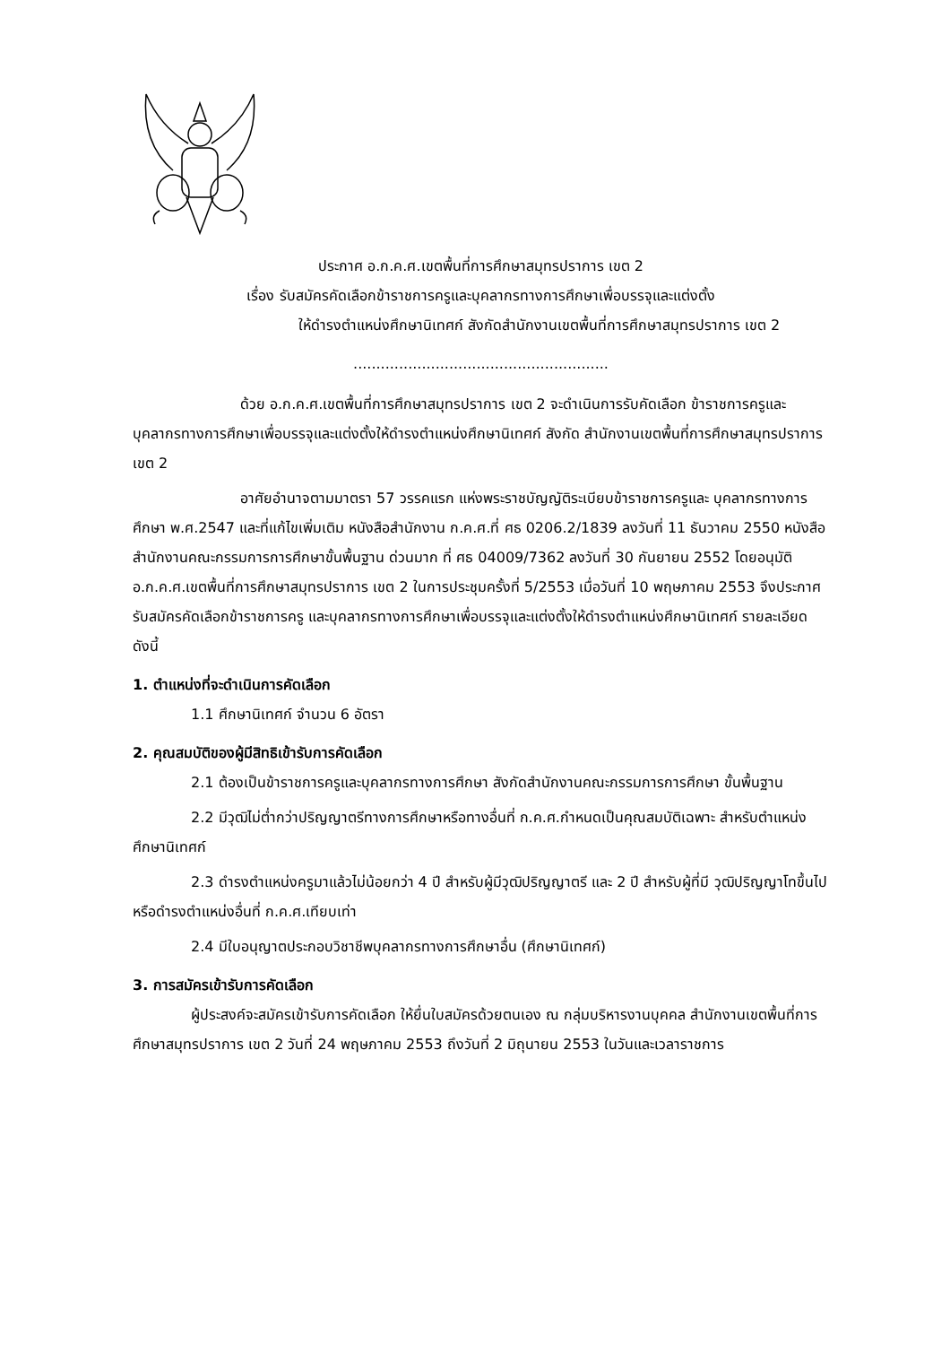ประกาศ อ.ก.ค.ศ.เขตพื้นที่การศึกษาสมุทรปราการ เขต 2
เรื่อง รับสมัครคัดเลือกข้าราชการครูและบุคลากรทางการศึกษาเพื่อบรรจุและแต่งตั้ง
ให้ดำรงตำแหน่งศึกษานิเทศก์ สังกัดสำนักงานเขตพื้นที่การศึกษาสมุทรปราการ เขต 2
........................................................
ด้วย อ.ก.ค.ศ.เขตพื้นที่การศึกษาสมุทรปราการ เขต 2 จะดำเนินการรับคัดเลือก ข้าราชการครูและบุคลากรทางการศึกษาเพื่อบรรจุและแต่งตั้งให้ดำรงตำแหน่งศึกษานิเทศก์ สังกัด สำนักงานเขตพื้นที่การศึกษาสมุทรปราการ เขต 2
อาศัยอำนาจตามมาตรา 57 วรรคแรก แห่งพระราชบัญญัติระเบียบข้าราชการครูและ บุคลากรทางการศึกษา พ.ศ.2547 และที่แก้ไขเพิ่มเติม หนังสือสำนักงาน ก.ค.ศ.ที่ ศธ 0206.2/1839 ลงวันที่ 11 ธันวาคม 2550 หนังสือสำนักงานคณะกรรมการการศึกษาขั้นพื้นฐาน ด่วนมาก ที่ ศธ 04009/7362 ลงวันที่ 30 กันยายน 2552 โดยอนุมัติ อ.ก.ค.ศ.เขตพื้นที่การศึกษาสมุทรปราการ เขต 2 ในการประชุมครั้งที่ 5/2553 เมื่อวันที่ 10 พฤษภาคม 2553 จึงประกาศรับสมัครคัดเลือกข้าราชการครู และบุคลากรทางการศึกษาเพื่อบรรจุและแต่งตั้งให้ดำรงตำแหน่งศึกษานิเทศก์ รายละเอียดดังนี้
1. ตำแหน่งที่จะดำเนินการคัดเลือก
1.1 ศึกษานิเทศก์ จำนวน 6 อัตรา
2. คุณสมบัติของผู้มีสิทธิเข้ารับการคัดเลือก
2.1 ต้องเป็นข้าราชการครูและบุคลากรทางการศึกษา สังกัดสำนักงานคณะกรรมการการศึกษา ขั้นพื้นฐาน
2.2 มีวุฒิไม่ต่ำกว่าปริญญาตรีทางการศึกษาหรือทางอื่นที่ ก.ค.ศ.กำหนดเป็นคุณสมบัติเฉพาะ สำหรับตำแหน่งศึกษานิเทศก์
2.3 ดำรงตำแหน่งครูมาแล้วไม่น้อยกว่า 4 ปี สำหรับผู้มีวุฒิปริญญาตรี และ 2 ปี สำหรับผู้ที่มี วุฒิปริญญาโทขึ้นไป หรือดำรงตำแหน่งอื่นที่ ก.ค.ศ.เทียบเท่า
2.4 มีใบอนุญาตประกอบวิชาชีพบุคลากรทางการศึกษาอื่น (ศึกษานิเทศก์)
3. การสมัครเข้ารับการคัดเลือก
ผู้ประสงค์จะสมัครเข้ารับการคัดเลือก ให้ยื่นใบสมัครด้วยตนเอง ณ กลุ่มบริหารงานบุคคล สำนักงานเขตพื้นที่การศึกษาสมุทรปราการ เขต 2 วันที่ 24 พฤษภาคม 2553 ถึงวันที่ 2 มิถุนายน 2553 ในวันและเวลาราชการ